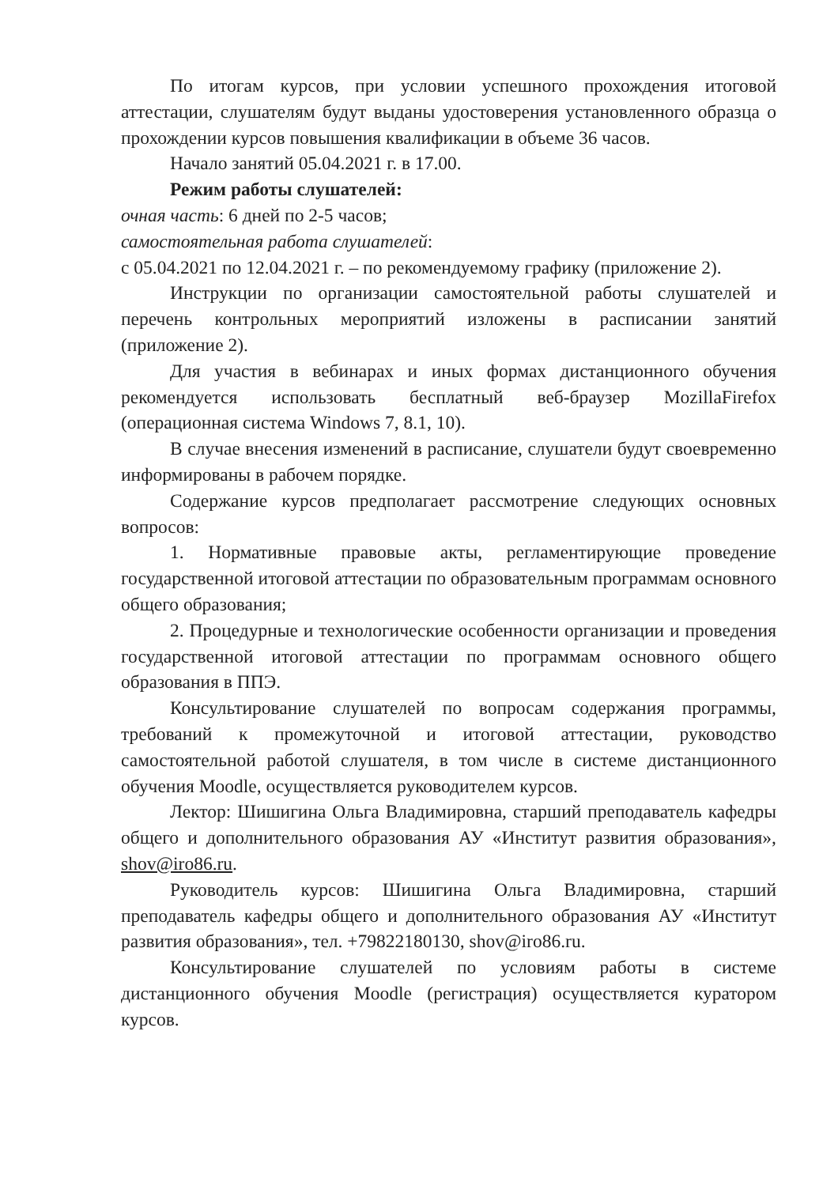По итогам курсов, при условии успешного прохождения итоговой аттестации, слушателям будут выданы удостоверения установленного образца о прохождении курсов повышения квалификации в объеме 36 часов.
Начало занятий 05.04.2021 г. в 17.00.
Режим работы слушателей:
очная часть: 6 дней по 2-5 часов;
самостоятельная работа слушателей:
с 05.04.2021 по 12.04.2021 г. – по рекомендуемому графику (приложение 2).
Инструкции по организации самостоятельной работы слушателей и перечень контрольных мероприятий изложены в расписании занятий (приложение 2).
Для участия в вебинарах и иных формах дистанционного обучения рекомендуется использовать бесплатный веб-браузер MozillaFirefox (операционная система Windows 7, 8.1, 10).
В случае внесения изменений в расписание, слушатели будут своевременно информированы в рабочем порядке.
Содержание курсов предполагает рассмотрение следующих основных вопросов:
1. Нормативные правовые акты, регламентирующие проведение государственной итоговой аттестации по образовательным программам основного общего образования;
2. Процедурные и технологические особенности организации и проведения государственной итоговой аттестации по программам основного общего образования в ППЭ.
Консультирование слушателей по вопросам содержания программы, требований к промежуточной и итоговой аттестации, руководство самостоятельной работой слушателя, в том числе в системе дистанционного обучения Moodle, осуществляется руководителем курсов.
Лектор: Шишигина Ольга Владимировна, старший преподаватель кафедры общего и дополнительного образования АУ «Институт развития образования», shov@iro86.ru.
Руководитель курсов: Шишигина Ольга Владимировна, старший преподаватель кафедры общего и дополнительного образования АУ «Институт развития образования», тел. +79822180130, shov@iro86.ru.
Консультирование слушателей по условиям работы в системе дистанционного обучения Moodle (регистрация) осуществляется куратором курсов.